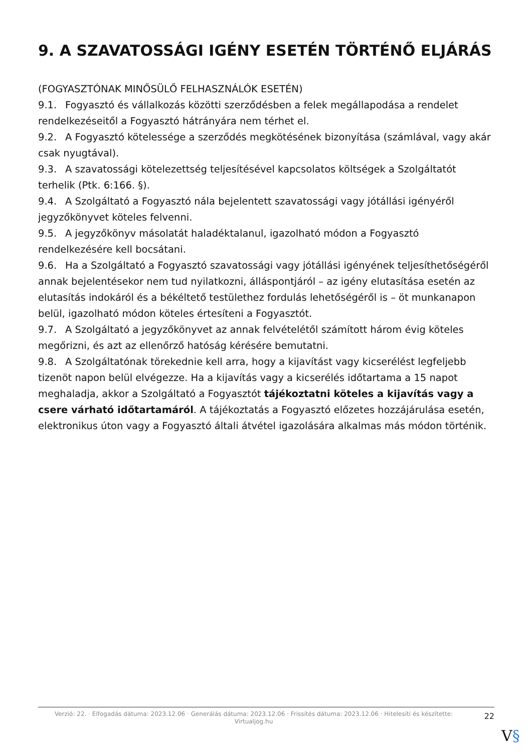9. A SZAVATOSSÁGI IGÉNY ESETÉN TÖRTÉNŐ ELJÁRÁS
(FOGYASZTÓNAK MINŐSÜLŐ FELHASZNÁLÓK ESETÉN)
9.1. Fogyasztó és vállalkozás közötti szerződésben a felek megállapodása a rendelet rendelkezéseitől a Fogyasztó hátrányára nem térhet el.
9.2. A Fogyasztó kötelessége a szerződés megkötésének bizonyítása (számlával, vagy akár csak nyugtával).
9.3. A szavatossági kötelezettség teljesítésével kapcsolatos költségek a Szolgáltatót terhelik (Ptk. 6:166. §).
9.4. A Szolgáltató a Fogyasztó nála bejelentett szavatossági vagy jótállási igényéről jegyzőkönyvet köteles felvenni.
9.5. A jegyzőkönyv másolatát haladéktalanul, igazolható módon a Fogyasztó rendelkezésére kell bocsátani.
9.6. Ha a Szolgáltató a Fogyasztó szavatossági vagy jótállási igényének teljesíthetőségéről annak bejelentésekor nem tud nyilatkozni, álláspontjáról – az igény elutasítása esetén az elutasítás indokáról és a békéltető testülethez fordulás lehetőségéről is – öt munkanapon belül, igazolható módon köteles értesíteni a Fogyasztót.
9.7. A Szolgáltató a jegyzőkönyvet az annak felvételétől számított három évig köteles megőrizni, és azt az ellenőrző hatóság kérésére bemutatni.
9.8. A Szolgáltatónak törekednie kell arra, hogy a kijavítást vagy kicserélést legfeljebb tizenöt napon belül elvégezze. Ha a kijavítás vagy a kicserélés időtartama a 15 napot meghaladja, akkor a Szolgáltató a Fogyasztót tájékoztatni köteles a kijavítás vagy a csere várható időtartamáról. A tájékoztatás a Fogyasztó előzetes hozzájárulása esetén, elektronikus úton vagy a Fogyasztó általi átvétel igazolására alkalmas más módon történik.
Verzió: 22. · Elfogadás dátuma: 2023.12.06 · Generálás dátuma: 2023.12.06 · Frissítés dátuma: 2023.12.06 · Hitelesíti és készítette: Virtualjog.hu
22
V§